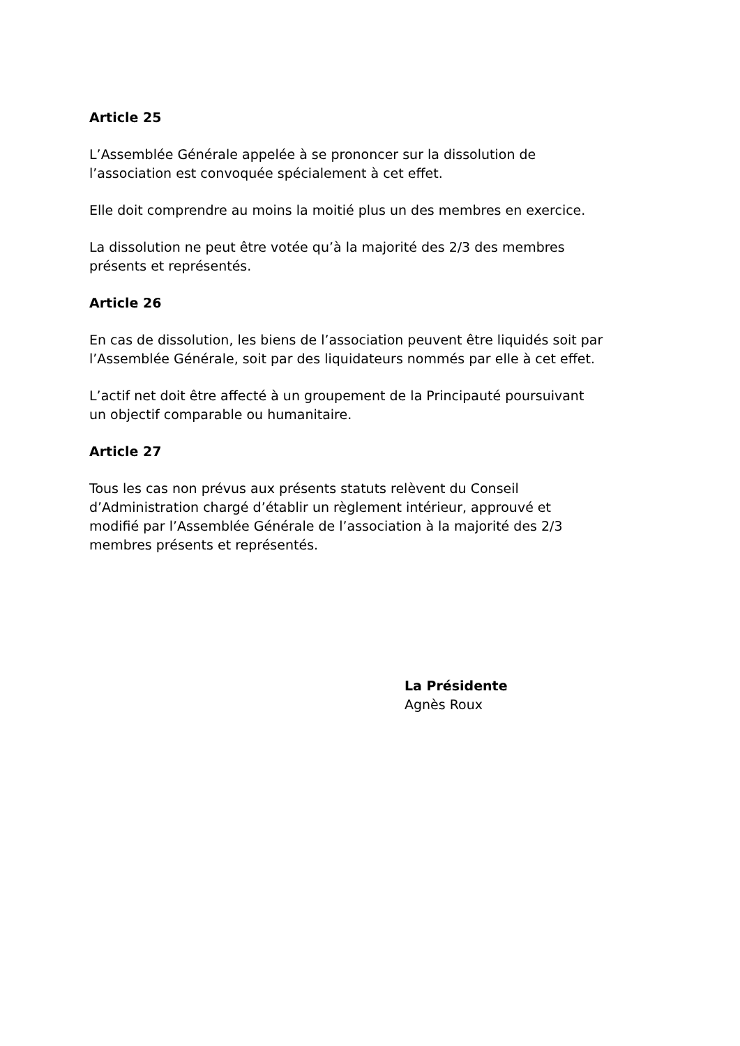Article 25
L’Assemblée Générale appelée à se prononcer sur la dissolution de
l’association est convoquée spécialement à cet effet.
Elle doit comprendre au moins la moitié plus un des membres en exercice.
La dissolution ne peut être votée qu’à la majorité des 2/3 des membres
présents et représentés.
Article 26
En cas de dissolution, les biens de l’association peuvent être liquidés soit par
l’Assemblée Générale, soit par des liquidateurs nommés par elle à cet effet.
L’actif net doit être affecté à un groupement de la Principauté poursuivant
un objectif comparable ou humanitaire.
Article 27
Tous les cas non prévus aux présents statuts relèvent du Conseil
d’Administration chargé d’établir un règlement intérieur, approuvé et
modifié par l’Assemblée Générale de l’association à la majorité des 2/3
membres présents et représentés.
La Présidente
Agnès Roux